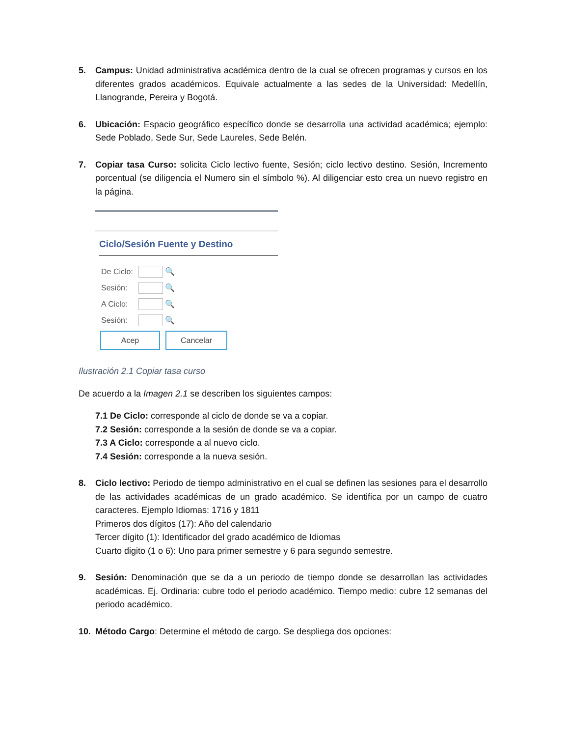5. Campus: Unidad administrativa académica dentro de la cual se ofrecen programas y cursos en los diferentes grados académicos. Equivale actualmente a las sedes de la Universidad: Medellín, Llanogrande, Pereira y Bogotá.
6. Ubicación: Espacio geográfico específico donde se desarrolla una actividad académica; ejemplo: Sede Poblado, Sede Sur, Sede Laureles, Sede Belén.
7. Copiar tasa Curso: solicita Ciclo lectivo fuente, Sesión; ciclo lectivo destino. Sesión, Incremento porcentual (se diligencia el Numero sin el símbolo %). Al diligenciar esto crea un nuevo registro en la página.
Ciclo/Sesión Fuente y Destino
De Ciclo:
🔍
Sesión: 🔍
A Ciclo:
🔍
Sesión: 🔍
Acep Cancelar
Ilustración 2.1 Copiar tasa curso
De acuerdo a la Imagen 2.1 se describen los siguientes campos:
7.1 De Ciclo: corresponde al ciclo de donde se va a copiar.
7.2 Sesión: corresponde a la sesión de donde se va a copiar.
7.3 A Ciclo: corresponde a al nuevo ciclo.
7.4 Sesión: corresponde a la nueva sesión.
8. Ciclo lectivo: Periodo de tiempo administrativo en el cual se definen las sesiones para el desarrollo de las actividades académicas de un grado académico. Se identifica por un campo de cuatro caracteres. Ejemplo Idiomas: 1716 y 1811
Primeros dos dígitos (17): Año del calendario
Tercer dígito (1): Identificador del grado académico de Idiomas
Cuarto digito (1 o 6): Uno para primer semestre y 6 para segundo semestre.
9. Sesión: Denominación que se da a un periodo de tiempo donde se desarrollan las actividades académicas. Ej. Ordinaria: cubre todo el periodo académico. Tiempo medio: cubre 12 semanas del periodo académico.
10. Método Cargo: Determine el método de cargo. Se despliega dos opciones: